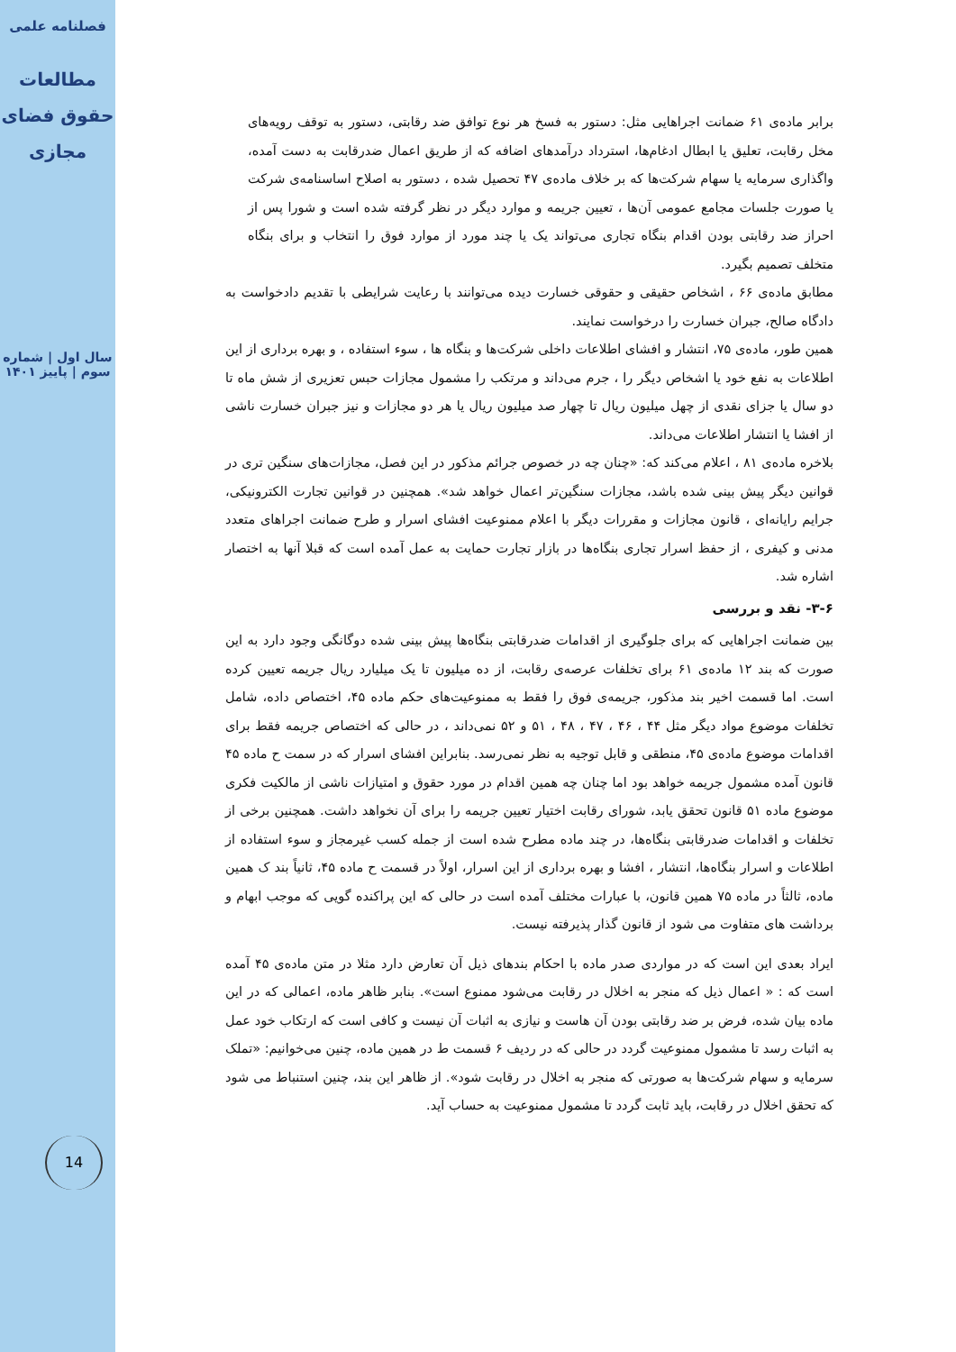فصلنامه علمی
مطالعات حقوق فضای مجازی
سال اول | شماره سوم | پاییز ۱۴۰۱
14
برابر ماده‌ی ۶۱ ضمانت اجراهایی مثل: دستور به فسخ هر نوع توافق ضد رقابتی، دستور به توقف رویه‌های مخل رقابت، تعلیق یا ابطال ادغام‌ها، استرداد درآمدهای اضافه که از طریق اعمال ضدرقابت به دست آمده، واگذاری سرمایه یا سهام شرکت‌ها که بر خلاف ماده‌ی ۴۷ تحصیل شده ، دستور به اصلاح اساسنامه‌ی شرکت یا صورت جلسات مجامع عمومی آن‌ها ، تعیین جریمه و موارد دیگر در نظر گرفته شده است و شورا پس از احراز ضد رقابتی بودن اقدام بنگاه تجاری می‌تواند یک یا چند مورد از موارد فوق را انتخاب و برای بنگاه متخلف تصمیم بگیرد.
مطابق ماده‌ی ۶۶ ، اشخاص حقیقی و حقوقی خسارت دیده می‌توانند با رعایت شرایطی با تقدیم دادخواست به دادگاه صالح، جبران خسارت را درخواست نمایند.
همین طور، ماده‌ی ۷۵، انتشار و افشای اطلاعات داخلی شرکت‌ها و بنگاه ها ، سوء استفاده ، و بهره برداری از این اطلاعات به نفع خود یا اشخاص دیگر را ، جرم می‌داند و مرتکب را مشمول مجازات حبس تعزیری از شش ماه تا دو سال یا جزای نقدی از چهل میلیون ریال تا چهار صد میلیون ریال یا هر دو مجازات و نیز جبران خسارت ناشی از افشا یا انتشار اطلاعات می‌داند.
بلاخره ماده‌ی ۸۱ ، اعلام می‌کند که: «چنان چه در خصوص جرائم مذکور در این فصل، مجازات‌های سنگین تری در قوانین دیگر پیش بینی شده باشد، مجازات سنگین‌تر اعمال خواهد شد». همچنین در قوانین تجارت الکترونیکی، جرایم رایانه‌ای ، قانون مجازات و مقررات دیگر با اعلام ممنوعیت افشای اسرار و طرح ضمانت اجراهای متعدد مدنی و کیفری ، از حفظ اسرار تجاری بنگاه‌ها در بازار تجارت حمایت به عمل آمده است که قبلا آنها به اختصار اشاره شد.
۳-۶- نقد و بررسی
بین ضمانت اجراهایی که برای جلوگیری از اقدامات ضدرقابتی بنگاه‌ها پیش بینی شده دوگانگی وجود دارد به این صورت که بند ۱۲ ماده‌ی ۶۱ برای تخلفات عرصه‌ی رقابت، از ده میلیون تا یک میلیارد ریال جریمه تعیین کرده است. اما قسمت اخیر بند مذکور، جریمه‌ی فوق را فقط به ممنوعیت‌های حکم ماده ۴۵، اختصاص داده، شامل تخلفات موضوع مواد دیگر مثل ۴۴ ، ۴۶ ، ۴۷ ، ۴۸ ، ۵۱ و ۵۲ نمی‌داند ، در حالی که اختصاص جریمه فقط برای اقدامات موضوع ماده‌ی ۴۵، منطقی و قابل توجیه به نظر نمی‌رسد. بنابراین افشای اسرار که در سمت ح ماده ۴۵ قانون آمده مشمول جریمه خواهد بود اما چنان چه همین اقدام در مورد حقوق و امتیازات ناشی از مالکیت فکری موضوع ماده ۵۱ قانون تحقق یابد، شورای رقابت اختیار تعیین جریمه را برای آن نخواهد داشت. همچنین برخی از تخلفات و اقدامات ضدرقابتی بنگاه‌ها، در چند ماده مطرح شده است از جمله کسب غیرمجاز و سوء استفاده از اطلاعات و اسرار بنگاه‌ها، انتشار ، افشا و بهره برداری از این اسرار، اولاً در قسمت ح ماده ۴۵، ثانیاً بند ک همین ماده، ثالثاً در ماده ۷۵ همین قانون، با عبارات مختلف آمده است در حالی که این پراکنده گویی که موجب ابهام و برداشت های متفاوت می شود از قانون گذار پذیرفته نیست.
ایراد بعدی این است که در مواردی صدر ماده با احکام بندهای ذیل آن تعارض دارد مثلا در متن ماده‌ی ۴۵ آمده است که : « اعمال ذیل که منجر به اخلال در رقابت می‌شود ممنوع است». بنابر ظاهر ماده، اعمالی که در این ماده بیان شده، فرض بر ضد رقابتی بودن آن هاست و نیازی به اثبات آن نیست و کافی است که ارتکاب خود عمل به اثبات رسد تا مشمول ممنوعیت گردد در حالی که در ردیف ۶ قسمت ط در همین ماده، چنین می‌خوانیم: «تملک سرمایه و سهام شرکت‌ها به صورتی که منجر به اخلال در رقابت شود». از ظاهر این بند، چنین استنباط می شود که تحقق اخلال در رقابت، باید ثابت گردد تا مشمول ممنوعیت به حساب آید.